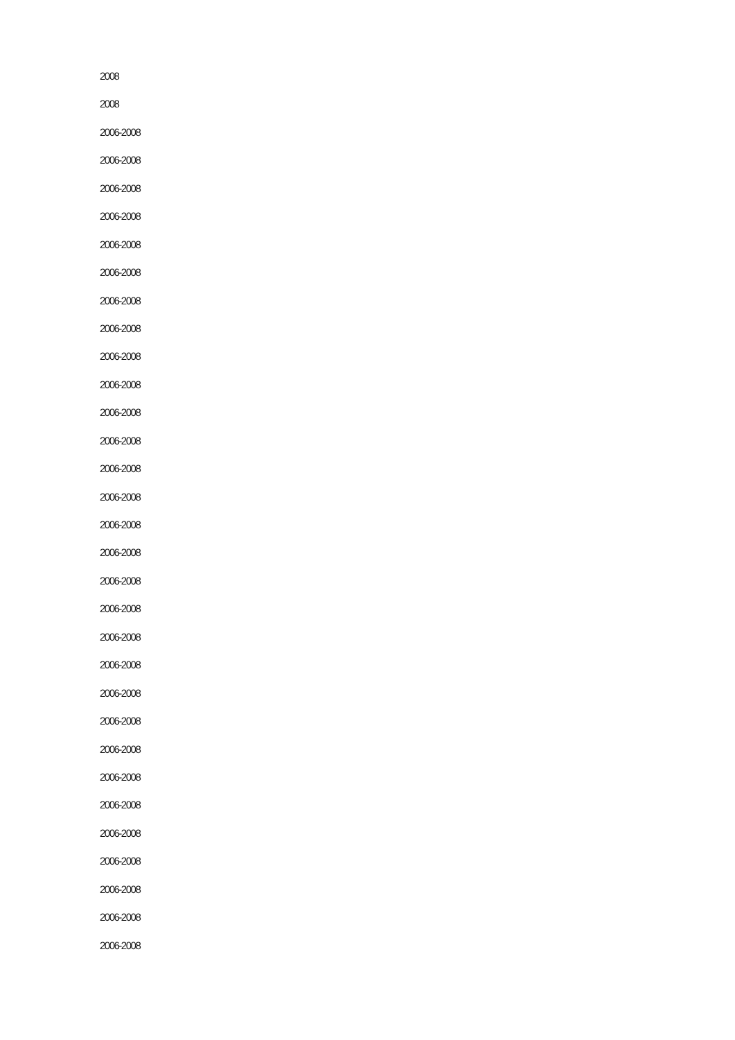2008
2008
2006-2008
2006-2008
2006-2008
2006-2008
2006-2008
2006-2008
2006-2008
2006-2008
2006-2008
2006-2008
2006-2008
2006-2008
2006-2008
2006-2008
2006-2008
2006-2008
2006-2008
2006-2008
2006-2008
2006-2008
2006-2008
2006-2008
2006-2008
2006-2008
2006-2008
2006-2008
2006-2008
2006-2008
2006-2008
2006-2008